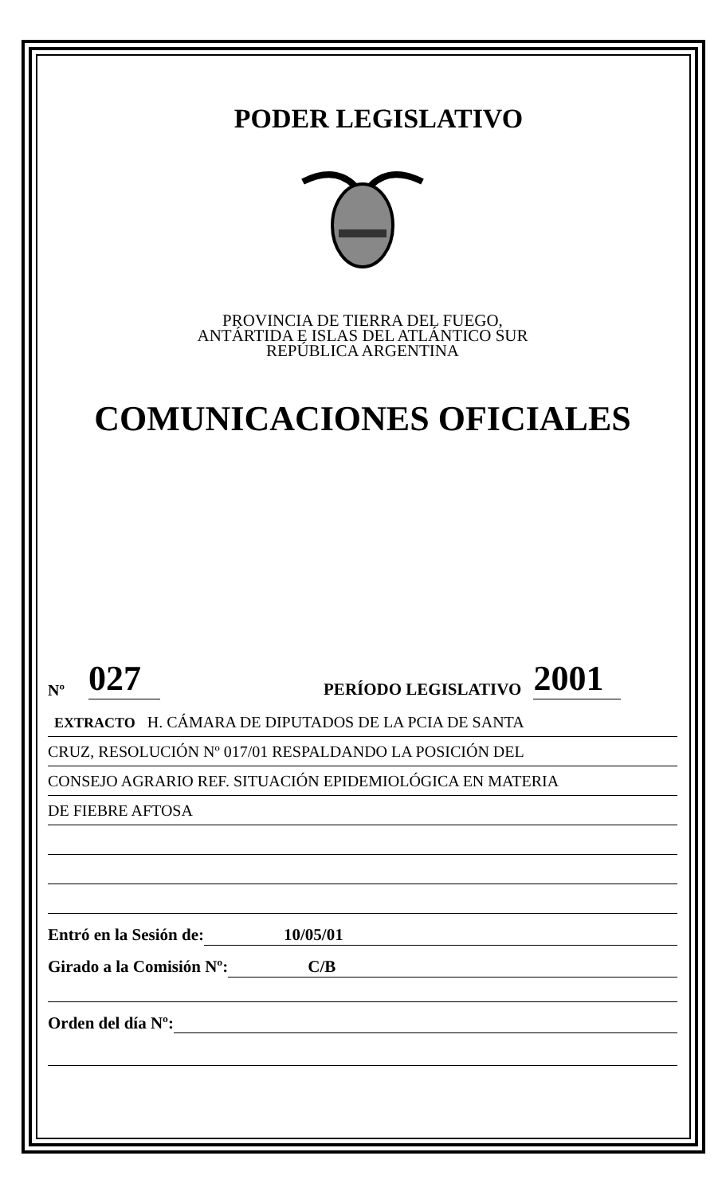PODER LEGISLATIVO
PROVINCIA DE TIERRA DEL FUEGO,
ANTÁRTIDA E ISLAS DEL ATLÁNTICO SUR
REPÚBLICA ARGENTINA
COMUNICACIONES OFICIALES
Nº 027 PERÍODO LEGISLATIVO 2001
EXTRACTO H. CÁMARA DE DIPUTADOS DE LA PCIA DE SANTA
CRUZ, RESOLUCIÓN Nº 017/01 RESPALDANDO LA POSICIÓN DEL
CONSEJO AGRARIO REF. SITUACIÓN EPIDEMIOLÓGICA EN MATERIA
DE FIEBRE AFTOSA
Entró en la Sesión de: 10/05/01
Girado a la Comisión Nº: C/B
Orden del día Nº: